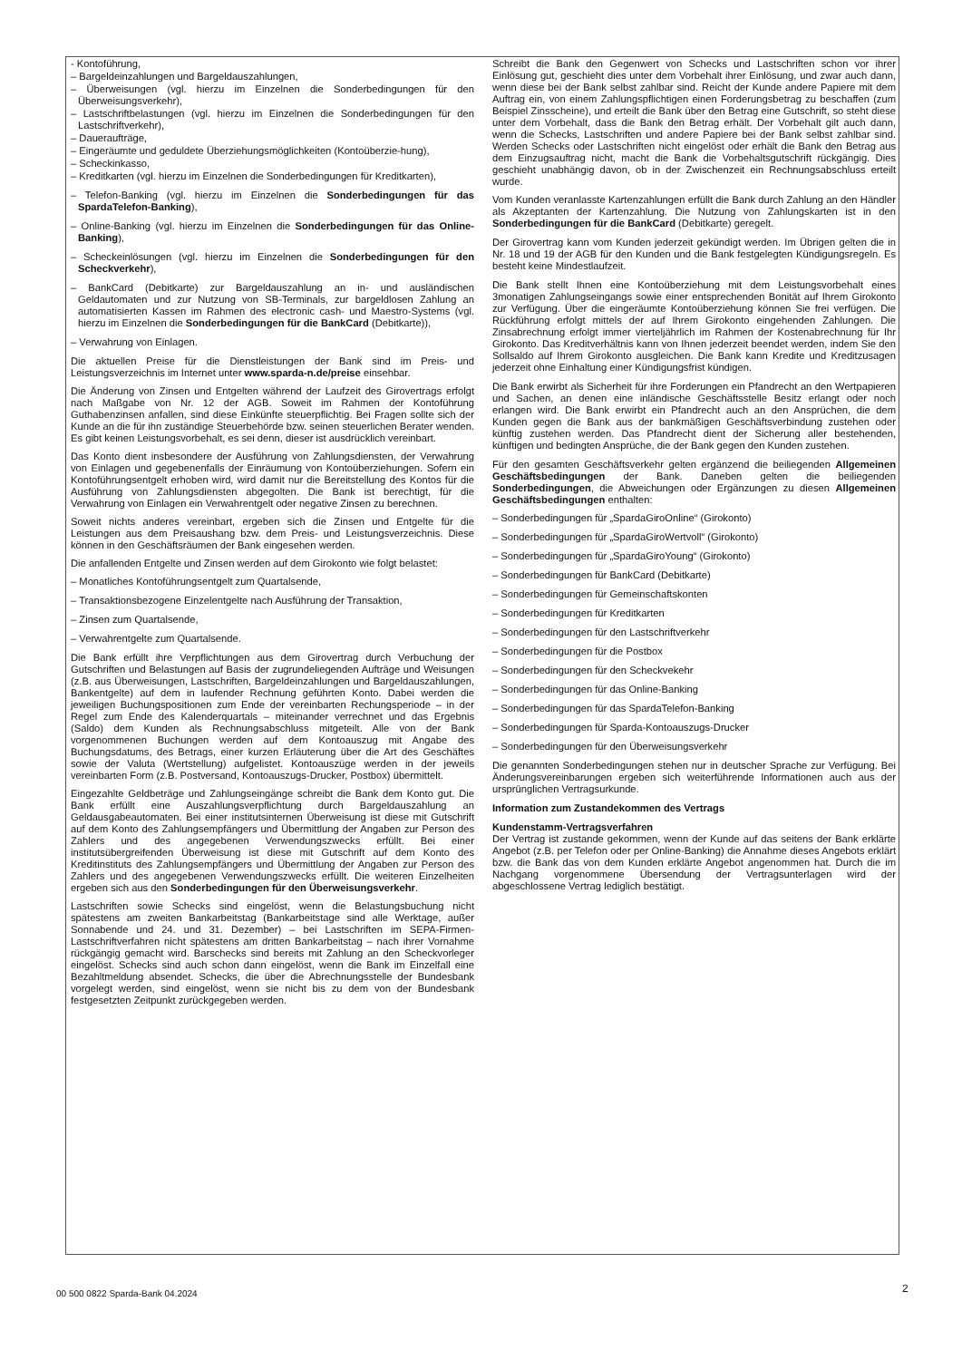- Kontoführung,
– Bargeldeinzahlungen und Bargeldauszahlungen,
– Überweisungen (vgl. hierzu im Einzelnen die Sonderbedingungen für den Überweisungsverkehr),
– Lastschriftbelastungen (vgl. hierzu im Einzelnen die Sonderbedingungen für den Lastschriftverkehr),
– Daueraufträge,
– Eingeräumte und geduldete Überziehungsmöglichkeiten (Kontoüberzie-hung),
– Scheckinkasso,
– Kreditkarten (vgl. hierzu im Einzelnen die Sonderbedingungen für Kreditkarten),
– Telefon-Banking (vgl. hierzu im Einzelnen die Sonderbedingungen für das SpardaTelefon-Banking),
– Online-Banking (vgl. hierzu im Einzelnen die Sonderbedingungen für das Online-Banking),
– Scheckeinlösungen (vgl. hierzu im Einzelnen die Sonderbedingungen für den Scheckverkehr),
– BankCard (Debitkarte) zur Bargeldauszahlung an in- und ausländischen Geldautomaten und zur Nutzung von SB-Terminals, zur bargeldlosen Zahlung an automatisierten Kassen im Rahmen des electronic cash- und Maestro-Systems (vgl. hierzu im Einzelnen die Sonderbedingungen für die BankCard (Debitkarte)),
– Verwahrung von Einlagen.
Die aktuellen Preise für die Dienstleistungen der Bank sind im Preis- und Leistungsverzeichnis im Internet unter www.sparda-n.de/preise einsehbar.
Die Änderung von Zinsen und Entgelten während der Laufzeit des Girovertrags erfolgt nach Maßgabe von Nr. 12 der AGB. Soweit im Rahmen der Kontoführung Guthabenzinsen anfallen, sind diese Einkünfte steuerpflichtig. Bei Fragen sollte sich der Kunde an die für ihn zuständige Steuerbehörde bzw. seinen steuerlichen Berater wenden. Es gibt keinen Leistungsvorbehalt, es sei denn, dieser ist ausdrücklich vereinbart.
Das Konto dient insbesondere der Ausführung von Zahlungsdiensten, der Verwahrung von Einlagen und gegebenenfalls der Einräumung von Kontoüberziehungen. Sofern ein Kontoführungsentgelt erhoben wird, wird damit nur die Bereitstellung des Kontos für die Ausführung von Zahlungsdiensten abgegolten. Die Bank ist berechtigt, für die Verwahrung von Einlagen ein Verwahrentgelt oder negative Zinsen zu berechnen.
Soweit nichts anderes vereinbart, ergeben sich die Zinsen und Entgelte für die Leistungen aus dem Preisaushang bzw. dem Preis- und Leistungsverzeichnis. Diese können in den Geschäftsräumen der Bank eingesehen werden.
Die anfallenden Entgelte und Zinsen werden auf dem Girokonto wie folgt belastet:
– Monatliches Kontoführungsentgelt zum Quartalsende,
– Transaktionsbezogene Einzelentgelte nach Ausführung der Transaktion,
– Zinsen zum Quartalsende,
– Verwahrentgelte zum Quartalsende.
Die Bank erfüllt ihre Verpflichtungen aus dem Girovertrag durch Verbuchung der Gutschriften und Belastungen auf Basis der zugrundeliegenden Aufträge und Weisungen (z.B. aus Überweisungen, Lastschriften, Bargeldeinzahlungen und Bargeldauszahlungen, Bankentgelte) auf dem in laufender Rechnung geführten Konto. Dabei werden die jeweiligen Buchungspositionen zum Ende der vereinbarten Rechungsperiode – in der Regel zum Ende des Kalenderquartals – miteinander verrechnet und das Ergebnis (Saldo) dem Kunden als Rechnungsabschluss mitgeteilt. Alle von der Bank vorgenommenen Buchungen werden auf dem Kontoauszug mit Angabe des Buchungsdatums, des Betrags, einer kurzen Erläuterung über die Art des Geschäftes sowie der Valuta (Wertstellung) aufgelistet. Kontoauszüge werden in der jeweils vereinbarten Form (z.B. Postversand, Kontoauszugs-Drucker, Postbox) übermittelt.
Eingezahlte Geldbeträge und Zahlungseingänge schreibt die Bank dem Konto gut. Die Bank erfüllt eine Auszahlungsverpflichtung durch Bargeldauszahlung an Geldausgabeautomaten. Bei einer institutsinternen Überweisung ist diese mit Gutschrift auf dem Konto des Zahlungsempfängers und Übermittlung der Angaben zur Person des Zahlers und des angegebenen Verwendungszwecks erfüllt. Bei einer institutsübergreifenden Überweisung ist diese mit Gutschrift auf dem Konto des Kreditinstituts des Zahlungsempfängers und Übermittlung der Angaben zur Person des Zahlers und des angegebenen Verwendungszwecks erfüllt. Die weiteren Einzelheiten ergeben sich aus den Sonderbedingungen für den Überweisungsverkehr.
Lastschriften sowie Schecks sind eingelöst, wenn die Belastungsbuchung nicht spätestens am zweiten Bankarbeitstag (Bankarbeitstage sind alle Werktage, außer Sonnabende und 24. und 31. Dezember) – bei Lastschriften im SEPA-Firmen-Lastschriftverfahren nicht spätestens am dritten Bankarbeitstag – nach ihrer Vornahme rückgängig gemacht wird. Barschecks sind bereits mit Zahlung an den Scheckvorleger eingelöst. Schecks sind auch schon dann eingelöst, wenn die Bank im Einzelfall eine Bezahltmeldung absendet. Schecks, die über die Abrechnungsstelle der Bundesbank vorgelegt werden, sind eingelöst, wenn sie nicht bis zu dem von der Bundesbank festgesetzten Zeitpunkt zurückgegeben werden.
Schreibt die Bank den Gegenwert von Schecks und Lastschriften schon vor ihrer Einlösung gut, geschieht dies unter dem Vorbehalt ihrer Einlösung, und zwar auch dann, wenn diese bei der Bank selbst zahlbar sind. Reicht der Kunde andere Papiere mit dem Auftrag ein, von einem Zahlungspflichtigen einen Forderungsbetrag zu beschaffen (zum Beispiel Zinsscheine), und erteilt die Bank über den Betrag eine Gutschrift, so steht diese unter dem Vorbehalt, dass die Bank den Betrag erhält. Der Vorbehalt gilt auch dann, wenn die Schecks, Lastschriften und andere Papiere bei der Bank selbst zahlbar sind. Werden Schecks oder Lastschriften nicht eingelöst oder erhält die Bank den Betrag aus dem Einzugsauftrag nicht, macht die Bank die Vorbehaltsgutschrift rückgängig. Dies geschieht unabhängig davon, ob in der Zwischenzeit ein Rechnungsabschluss erteilt wurde.
Vom Kunden veranlasste Kartenzahlungen erfüllt die Bank durch Zahlung an den Händler als Akzeptanten der Kartenzahlung. Die Nutzung von Zahlungskarten ist in den Sonderbedingungen für die BankCard (Debitkarte) geregelt.
Der Girovertrag kann vom Kunden jederzeit gekündigt werden. Im Übrigen gelten die in Nr. 18 und 19 der AGB für den Kunden und die Bank festgelegten Kündigungsregeln. Es besteht keine Mindestlaufzeit.
Die Bank stellt Ihnen eine Kontoüberziehung mit dem Leistungsvorbehalt eines 3monatigen Zahlungseingangs sowie einer entsprechenden Bonität auf Ihrem Girokonto zur Verfügung. Über die eingeräumte Kontoüberziehung können Sie frei verfügen. Die Rückführung erfolgt mittels der auf Ihrem Girokonto eingehenden Zahlungen. Die Zinsabrechnung erfolgt immer vierteljährlich im Rahmen der Kostenabrechnung für Ihr Girokonto. Das Kreditverhältnis kann von Ihnen jederzeit beendet werden, indem Sie den Sollsaldo auf Ihrem Girokonto ausgleichen. Die Bank kann Kredite und Kreditzusagen jederzeit ohne Einhaltung einer Kündigungsfrist kündigen.
Die Bank erwirbt als Sicherheit für ihre Forderungen ein Pfandrecht an den Wertpapieren und Sachen, an denen eine inländische Geschäftsstelle Besitz erlangt oder noch erlangen wird. Die Bank erwirbt ein Pfandrecht auch an den Ansprüchen, die dem Kunden gegen die Bank aus der bankmäßigen Geschäftsverbindung zustehen oder künftig zustehen werden. Das Pfandrecht dient der Sicherung aller bestehenden, künftigen und bedingten Ansprüche, die der Bank gegen den Kunden zustehen.
Für den gesamten Geschäftsverkehr gelten ergänzend die beiliegenden Allgemeinen Geschäftsbedingungen der Bank. Daneben gelten die beiliegenden Sonderbedingungen, die Abweichungen oder Ergänzungen zu diesen Allgemeinen Geschäftsbedingungen enthalten:
– Sonderbedingungen für „SpardaGiroOnline“ (Girokonto)
– Sonderbedingungen für „SpardaGiroWertvoll“ (Girokonto)
– Sonderbedingungen für „SpardaGiroYoung“ (Girokonto)
– Sonderbedingungen für BankCard (Debitkarte)
– Sonderbedingungen für Gemeinschaftskonten
– Sonderbedingungen für Kreditkarten
– Sonderbedingungen für den Lastschriftverkehr
– Sonderbedingungen für die Postbox
– Sonderbedingungen für den Scheckvekehr
– Sonderbedingungen für das Online-Banking
– Sonderbedingungen für das SpardaTelefon-Banking
– Sonderbedingungen für Sparda-Kontoauszugs-Drucker
– Sonderbedingungen für den Überweisungsverkehr
Die genannten Sonderbedingungen stehen nur in deutscher Sprache zur Verfügung. Bei Änderungsvereinbarungen ergeben sich weiterführende Informationen auch aus der ursprünglichen Vertragsurkunde.
Information zum Zustandekommen des Vertrags
Kundenstamm-Vertragsverfahren
Der Vertrag ist zustande gekommen, wenn der Kunde auf das seitens der Bank erklärte Angebot (z.B. per Telefon oder per Online-Banking) die Annahme dieses Angebots erklärt bzw. die Bank das von dem Kunden erklärte Angebot angenommen hat. Durch die im Nachgang vorgenommene Übersendung der Vertragsunterlagen wird der abgeschlossene Vertrag lediglich bestätigt.
00 500 0822 Sparda-Bank 04.2024
2